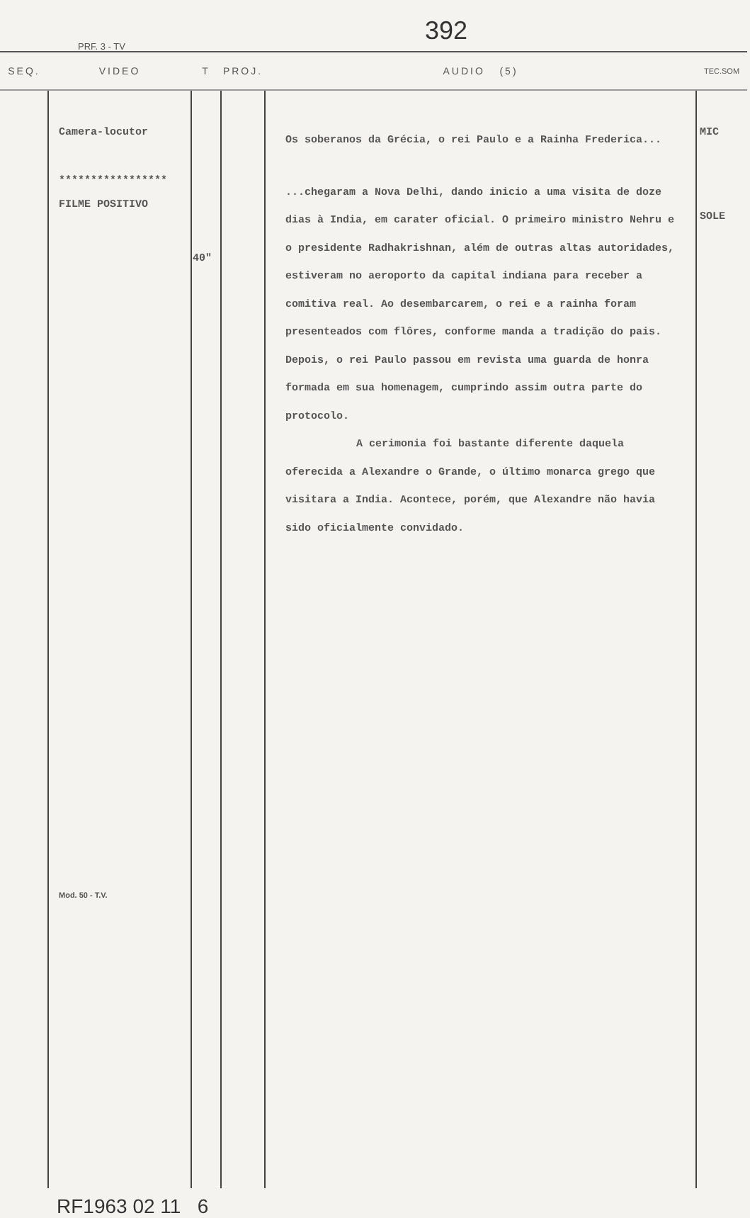392
PRF. 3 - TV
| SEQ. | VIDEO | T | PROJ. | AUDIO (5) | TEC.SOM |
| --- | --- | --- | --- | --- | --- |
| | Camera-locutor ***************** FILME POSITIVO Mod. 50 - T.V. | 40" | | Os soberanos da Grécia, o rei Paulo e a Rainha Frederica... ...chegaram a Nova Delhi, dando inicio a uma visita de doze dias à India, em carater oficial. O primeiro ministro Nehru e o presidente Radhakrishnan, além de outras altas autoridades, estiveram no aeroporto da capital indiana para receber a comitiva real. Ao desembarcarem, o rei e a rainha foram presenteados com flôres, conforme manda a tradição do pais. Depois, o rei Paulo passou em revista uma guarda de honra formada em sua homenagem, cumprindo assim outra parte do protocolo. A cerimonia foi bastante diferente daquela oferecida a Alexandre o Grande, o último monarca grego que visitara a India. Acontece, porém, que Alexandre não havia sido oficialmente convidado. | MIC SOLE |
RF1963 02 11 6